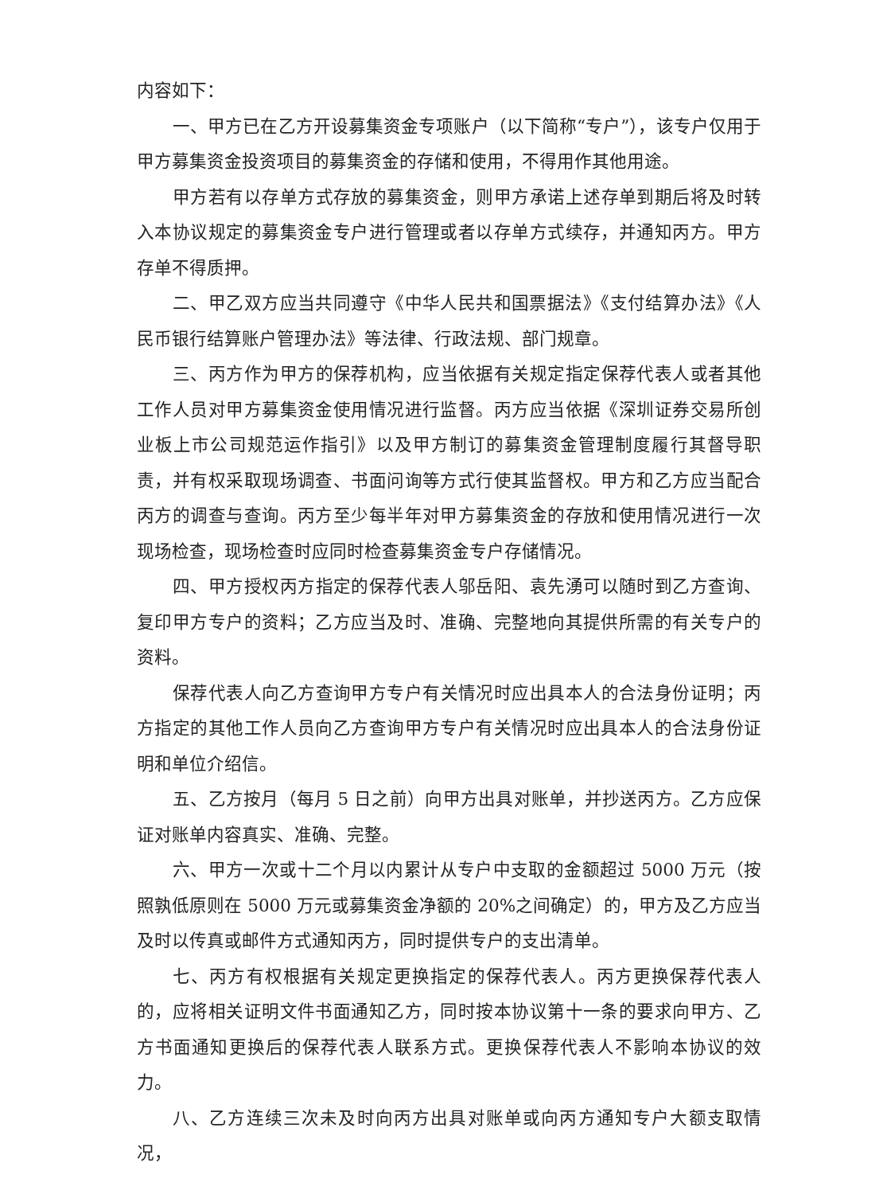内容如下：
一、甲方已在乙方开设募集资金专项账户（以下简称“专户”），该专户仅用于甲方募集资金投资项目的募集资金的存储和使用，不得用作其他用途。
甲方若有以存单方式存放的募集资金，则甲方承诺上述存单到期后将及时转入本协议规定的募集资金专户进行管理或者以存单方式续存，并通知丙方。甲方存单不得质押。
二、甲乙双方应当共同遵守《中华人民共和国票据法》《支付结算办法》《人民币银行结算账户管理办法》等法律、行政法规、部门规章。
三、丙方作为甲方的保荐机构，应当依据有关规定指定保荐代表人或者其他工作人员对甲方募集资金使用情况进行监督。丙方应当依据《深圳证券交易所创业板上市公司规范运作指引》以及甲方制订的募集资金管理制度履行其督导职责，并有权采取现场调查、书面问询等方式行使其监督权。甲方和乙方应当配合丙方的调查与查询。丙方至少每半年对甲方募集资金的存放和使用情况进行一次现场检查，现场检查时应同时检查募集资金专户存储情况。
四、甲方授权丙方指定的保荐代表人邬岳阳、袁先湧可以随时到乙方查询、复印甲方专户的资料；乙方应当及时、准确、完整地向其提供所需的有关专户的资料。
保荐代表人向乙方查询甲方专户有关情况时应出具本人的合法身份证明；丙方指定的其他工作人员向乙方查询甲方专户有关情况时应出具本人的合法身份证明和单位介绍信。
五、乙方按月（每月 5 日之前）向甲方出具对账单，并抄送丙方。乙方应保证对账单内容真实、准确、完整。
六、甲方一次或十二个月以内累计从专户中支取的金额超过 5000 万元（按照孰低原则在 5000 万元或募集资金净额的 20%之间确定）的，甲方及乙方应当及时以传真或邮件方式通知丙方，同时提供专户的支出清单。
七、丙方有权根据有关规定更换指定的保荐代表人。丙方更换保荐代表人的，应将相关证明文件书面通知乙方，同时按本协议第十一条的要求向甲方、乙方书面通知更换后的保荐代表人联系方式。更换保荐代表人不影响本协议的效力。
八、乙方连续三次未及时向丙方出具对账单或向丙方通知专户大额支取情况，